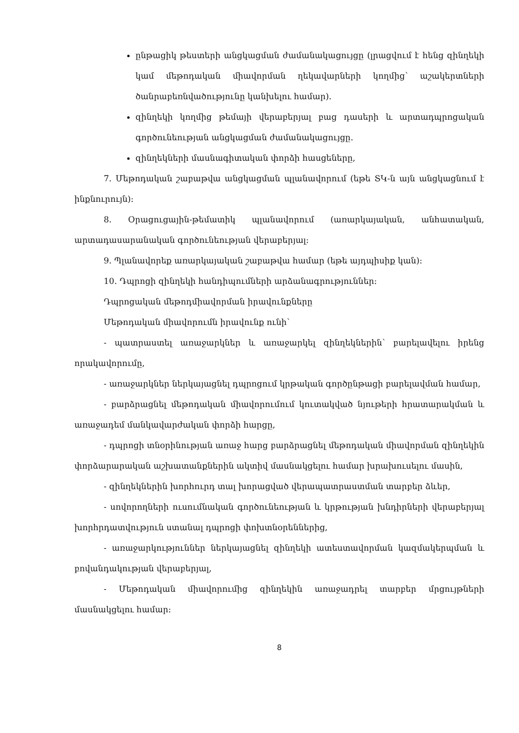ընթացիկ թեստերի անցկացման ժամանակացույցը (լրացվում է հենց զինղեկի կամ մեթոդական միավորման ղեկավարների կողմից՝ աշակերտների ծանրաբեռնվածությունը կանխելու համար).
զինղեկի կողմից թեմայի վերաբերյալ բաց դասերի և արտադպրոցական գործունեության անցկացման ժամանակացույցը.
զինղեկների մասնագիտական փորձի հասցեները,
7. Մեթոդական շաբաթվա անցկացման պլանավորում (եթե ՏԿ-ն այն անցկացնում է ինքնուրույն):
8. Օրացուցային-թեմատիկ պլանավորում (առարկայական, անհատական, արտադասարանական գործունեության վերաբերյալ:
9. Պլանավորեք առարկայական շաբաթվա համար (եթե այդպիսիք կան):
10. Դպրոցի զինղեկի հանդիպումների արձանագրություններ:
Դպրոցական մեթոդմիավորման իրավունքները
Մեթոդական միավորումն իրավունք ունի՝
- պատրաստել առաջարկներ և առաջարկել զինղեկներին՝ բարելավելու իրենց որակավորումը,
- առաջարկներ ներկայացնել դպրոցում կրթական գործընթացի բարելավման համար,
- բարձրացնել մեթոդական միավորումում կուտակված նյութերի հրատարակման և առաջադեմ մանկավարժական փորձի հարցը,
- դպրոցի տնօրինության առաջ հարց բարձրացնել մեթոդական միավորման զինղեկին փորձարարական աշխատանքներին ակտիվ մասնակցելու համար խրախուսելու մասին,
- զինղեկներին խորհուրդ տալ խորացված վերապատրաստման տարբեր ձևեր,
- սովորողների ուսումնական գործունեության և կրթության խնդիրների վերաբերյալ խորհրդատվություն ստանալ դպրոցի փոխտնօրեններից,
- առաջարկություններ ներկայացնել զինղեկի ատեստավորման կազմակերպման և բովանդակության վերաբերյալ,
- Մեթոդական միավորումից զինղեկին առաջադրել տարբեր մրցույթների մասնակցելու համար:
8